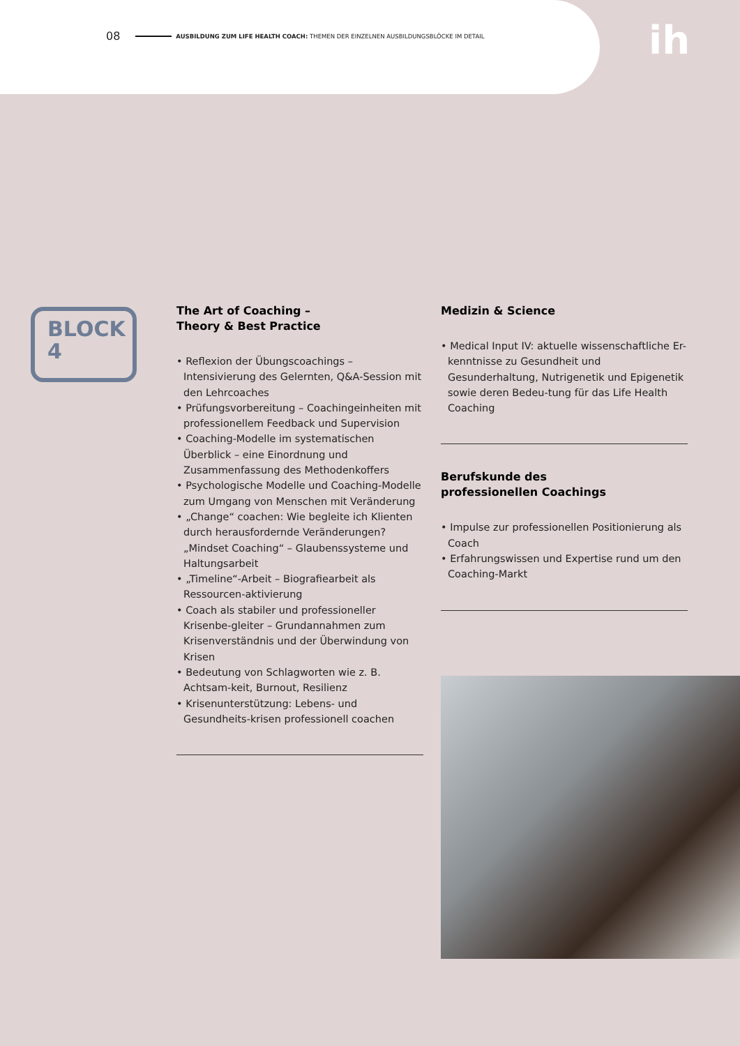08 AUSBILDUNG ZUM LIFE HEALTH COACH: THEMEN DER EINZELNEN AUSBILDUNGSBLÖCKE IM DETAIL
ih
BLOCK
4
The Art of Coaching –
Theory & Best Practice
• Reflexion der Übungscoachings – Intensivierung des Gelernten, Q&A-Session mit den Lehrcoaches
• Prüfungsvorbereitung – Coachingeinheiten mit professionellem Feedback und Supervision
• Coaching-Modelle im systematischen Überblick – eine Einordnung und Zusammenfassung des Methodenkoffers
• Psychologische Modelle und Coaching-Modelle zum Umgang von Menschen mit Veränderung
• „Change“ coachen: Wie begleite ich Klienten durch herausfordernde Veränderungen? „Mindset Coaching“ – Glaubenssysteme und Haltungsarbeit
• „Timeline“-Arbeit – Biografiearbeit als Ressourcen-aktivierung
• Coach als stabiler und professioneller Krisenbe-gleiter – Grundannahmen zum Krisenverständnis und der Überwindung von Krisen
• Bedeutung von Schlagworten wie z. B. Achtsam-keit, Burnout, Resilienz
• Krisenunterstützung: Lebens- und Gesundheits-krisen professionell coachen
Medizin & Science
• Medical Input IV: aktuelle wissenschaftliche Er-kenntnisse zu Gesundheit und Gesunderhaltung, Nutrigenetik und Epigenetik sowie deren Bedeu-tung für das Life Health Coaching
Berufskunde des
professionellen Coachings
• Impulse zur professionellen Positionierung als Coach
• Erfahrungswissen und Expertise rund um den Coaching-Markt